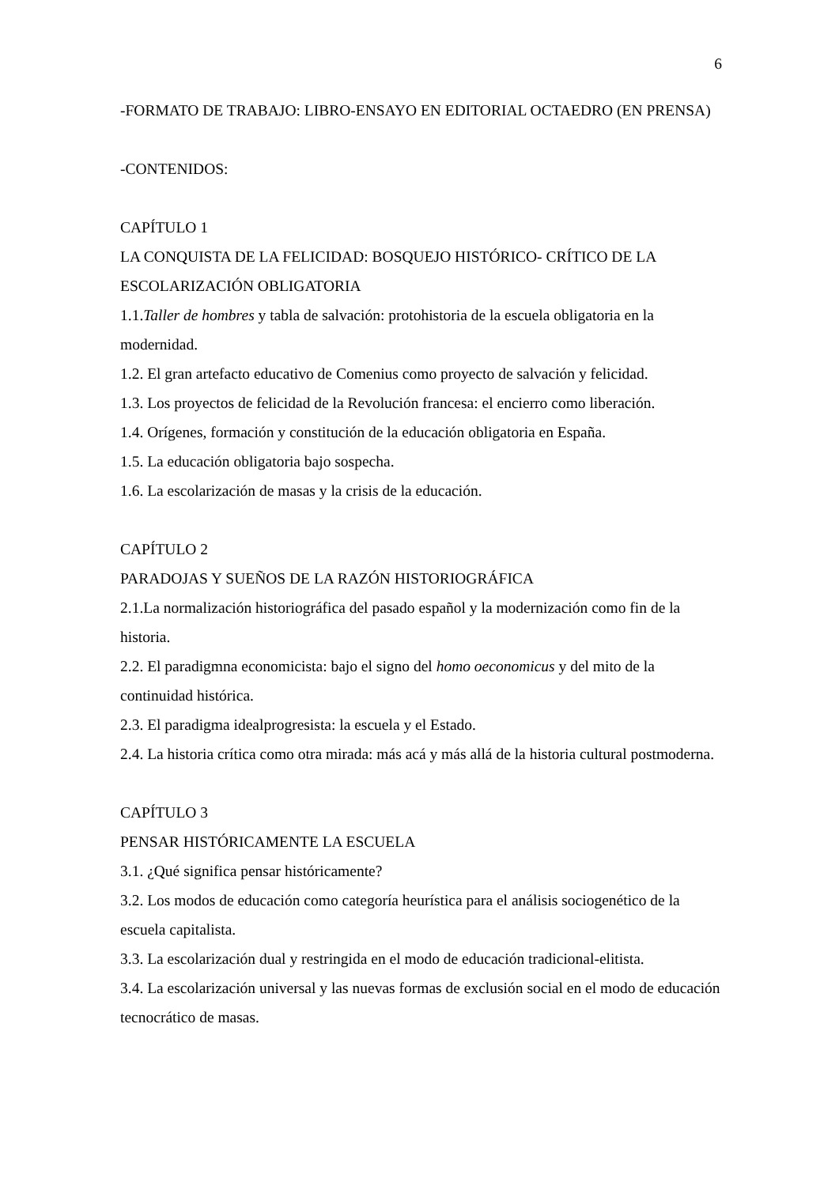6
-FORMATO DE TRABAJO: LIBRO-ENSAYO EN EDITORIAL OCTAEDRO (EN PRENSA)
-CONTENIDOS:
CAPÍTULO 1
LA CONQUISTA DE LA FELICIDAD: BOSQUEJO HISTÓRICO- CRÍTICO DE LA ESCOLARIZACIÓN OBLIGATORIA
1.1.Taller de hombres y tabla de salvación: protohistoria de la escuela obligatoria en la modernidad.
1.2. El gran artefacto educativo de Comenius como proyecto de salvación y felicidad.
1.3. Los proyectos de felicidad de la Revolución francesa: el encierro como liberación.
1.4. Orígenes, formación y constitución de la educación obligatoria en España.
1.5. La educación obligatoria bajo sospecha.
1.6. La escolarización de masas y la crisis de la educación.
CAPÍTULO 2
PARADOJAS Y SUEÑOS DE LA RAZÓN HISTORIOGRÁFICA
2.1.La normalización historiográfica del pasado español y la modernización como fin de la historia.
2.2. El paradigmna economicista: bajo el signo del homo oeconomicus y del mito de la continuidad histórica.
2.3. El paradigma idealprogresista: la escuela y el Estado.
2.4. La historia crítica como otra mirada: más acá y más allá de la historia cultural postmoderna.
CAPÍTULO 3
PENSAR HISTÓRICAMENTE LA ESCUELA
3.1. ¿Qué significa pensar históricamente?
3.2. Los modos de educación como categoría heurística para el análisis sociogenético de la escuela capitalista.
3.3. La escolarización dual y restringida en el modo de educación tradicional-elitista.
3.4. La escolarización universal y las nuevas formas de exclusión social en el modo de educación tecnocrático de masas.